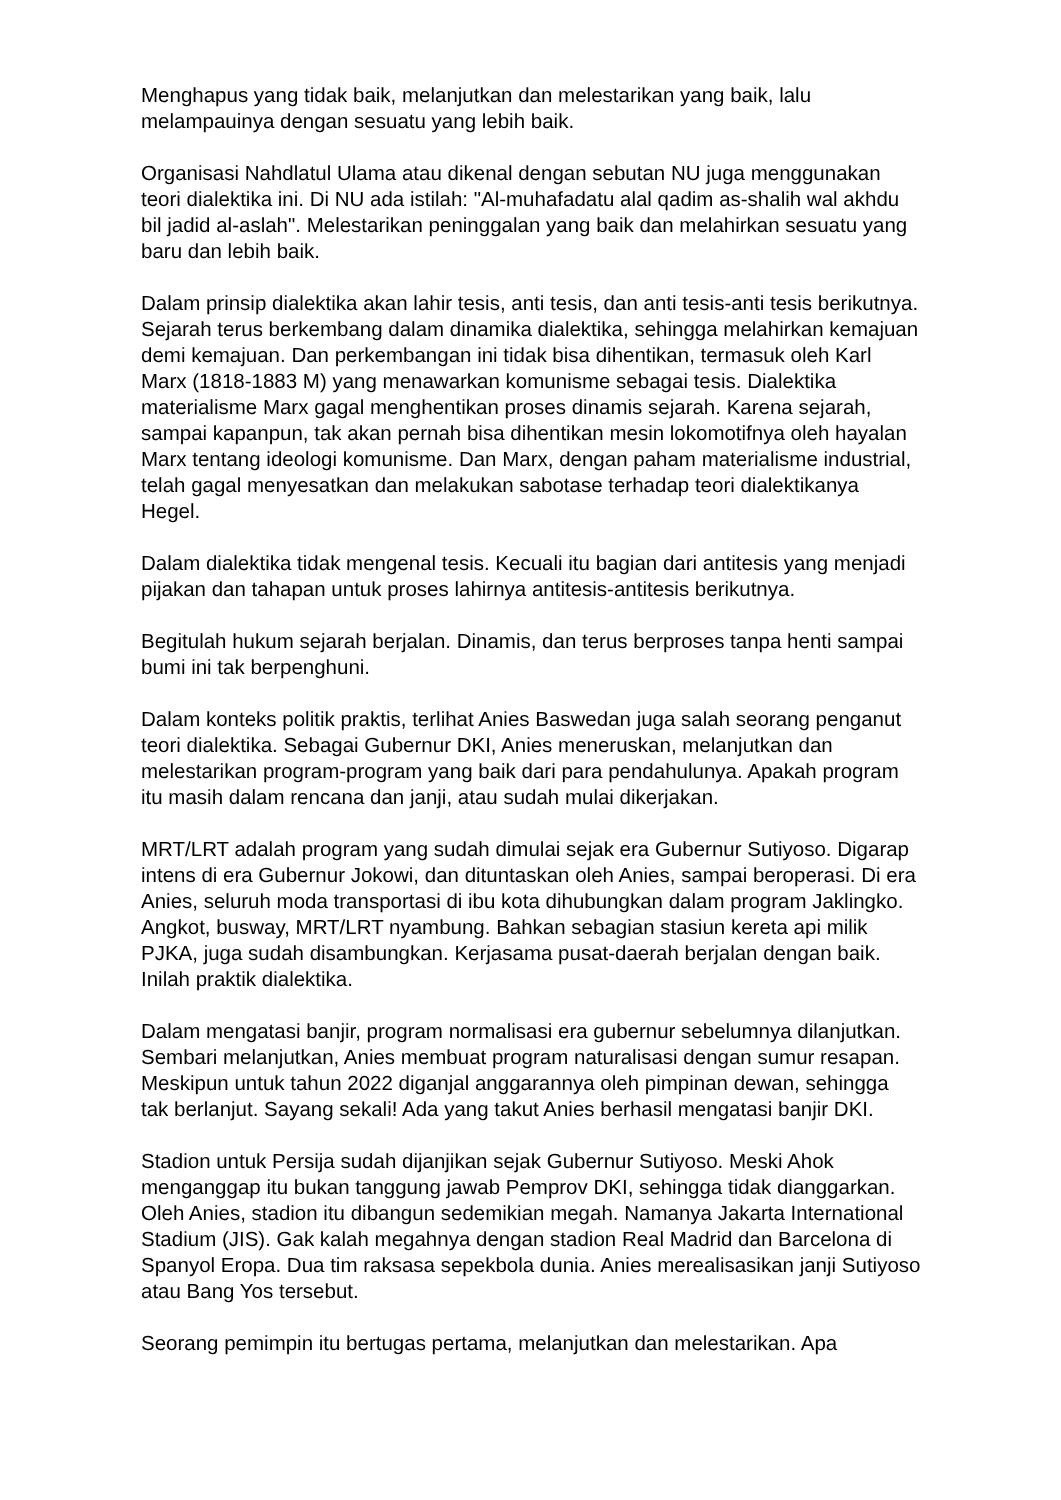Menghapus yang tidak baik, melanjutkan dan melestarikan yang baik, lalu melampauinya dengan sesuatu yang lebih baik.
Organisasi Nahdlatul Ulama atau dikenal dengan sebutan NU juga menggunakan teori dialektika ini. Di NU ada istilah: "Al-muhafadatu alal qadim as-shalih wal akhdu bil jadid al-aslah". Melestarikan peninggalan yang baik dan melahirkan sesuatu yang baru dan lebih baik.
Dalam prinsip dialektika akan lahir tesis, anti tesis, dan anti tesis-anti tesis berikutnya. Sejarah terus berkembang dalam dinamika dialektika, sehingga melahirkan kemajuan demi kemajuan. Dan perkembangan ini tidak bisa dihentikan, termasuk oleh Karl Marx (1818-1883 M) yang menawarkan komunisme sebagai tesis. Dialektika materialisme Marx gagal menghentikan proses dinamis sejarah. Karena sejarah, sampai kapanpun, tak akan pernah bisa dihentikan mesin lokomotifnya oleh hayalan Marx tentang ideologi komunisme. Dan Marx, dengan paham materialisme industrial, telah gagal menyesatkan dan melakukan sabotase terhadap teori dialektikanya Hegel.
Dalam dialektika tidak mengenal tesis. Kecuali itu bagian dari antitesis yang menjadi pijakan dan tahapan untuk proses lahirnya antitesis-antitesis berikutnya.
Begitulah hukum sejarah berjalan. Dinamis, dan terus berproses tanpa henti sampai bumi ini tak berpenghuni.
Dalam konteks politik praktis, terlihat Anies Baswedan juga salah seorang penganut teori dialektika. Sebagai Gubernur DKI, Anies meneruskan, melanjutkan dan melestarikan program-program yang baik dari para pendahulunya. Apakah program itu masih dalam rencana dan janji, atau sudah mulai dikerjakan.
MRT/LRT adalah program yang sudah dimulai sejak era Gubernur Sutiyoso. Digarap intens di era Gubernur Jokowi, dan dituntaskan oleh Anies, sampai beroperasi. Di era Anies, seluruh moda transportasi di ibu kota dihubungkan dalam program Jaklingko. Angkot, busway, MRT/LRT nyambung. Bahkan sebagian stasiun kereta api milik PJKA, juga sudah disambungkan. Kerjasama pusat-daerah berjalan dengan baik. Inilah praktik dialektika.
Dalam mengatasi banjir, program normalisasi era gubernur sebelumnya dilanjutkan. Sembari melanjutkan, Anies membuat program naturalisasi dengan sumur resapan. Meskipun untuk tahun 2022 diganjal anggarannya oleh pimpinan dewan, sehingga tak berlanjut. Sayang sekali! Ada yang takut Anies berhasil mengatasi banjir DKI.
Stadion untuk Persija sudah dijanjikan sejak Gubernur Sutiyoso. Meski Ahok menganggap itu bukan tanggung jawab Pemprov DKI, sehingga tidak dianggarkan. Oleh Anies, stadion itu dibangun sedemikian megah. Namanya Jakarta International Stadium (JIS). Gak kalah megahnya dengan stadion Real Madrid dan Barcelona di Spanyol Eropa. Dua tim raksasa sepekbola dunia. Anies merealisasikan janji Sutiyoso atau Bang Yos tersebut.
Seorang pemimpin itu bertugas pertama, melanjutkan dan melestarikan. Apa